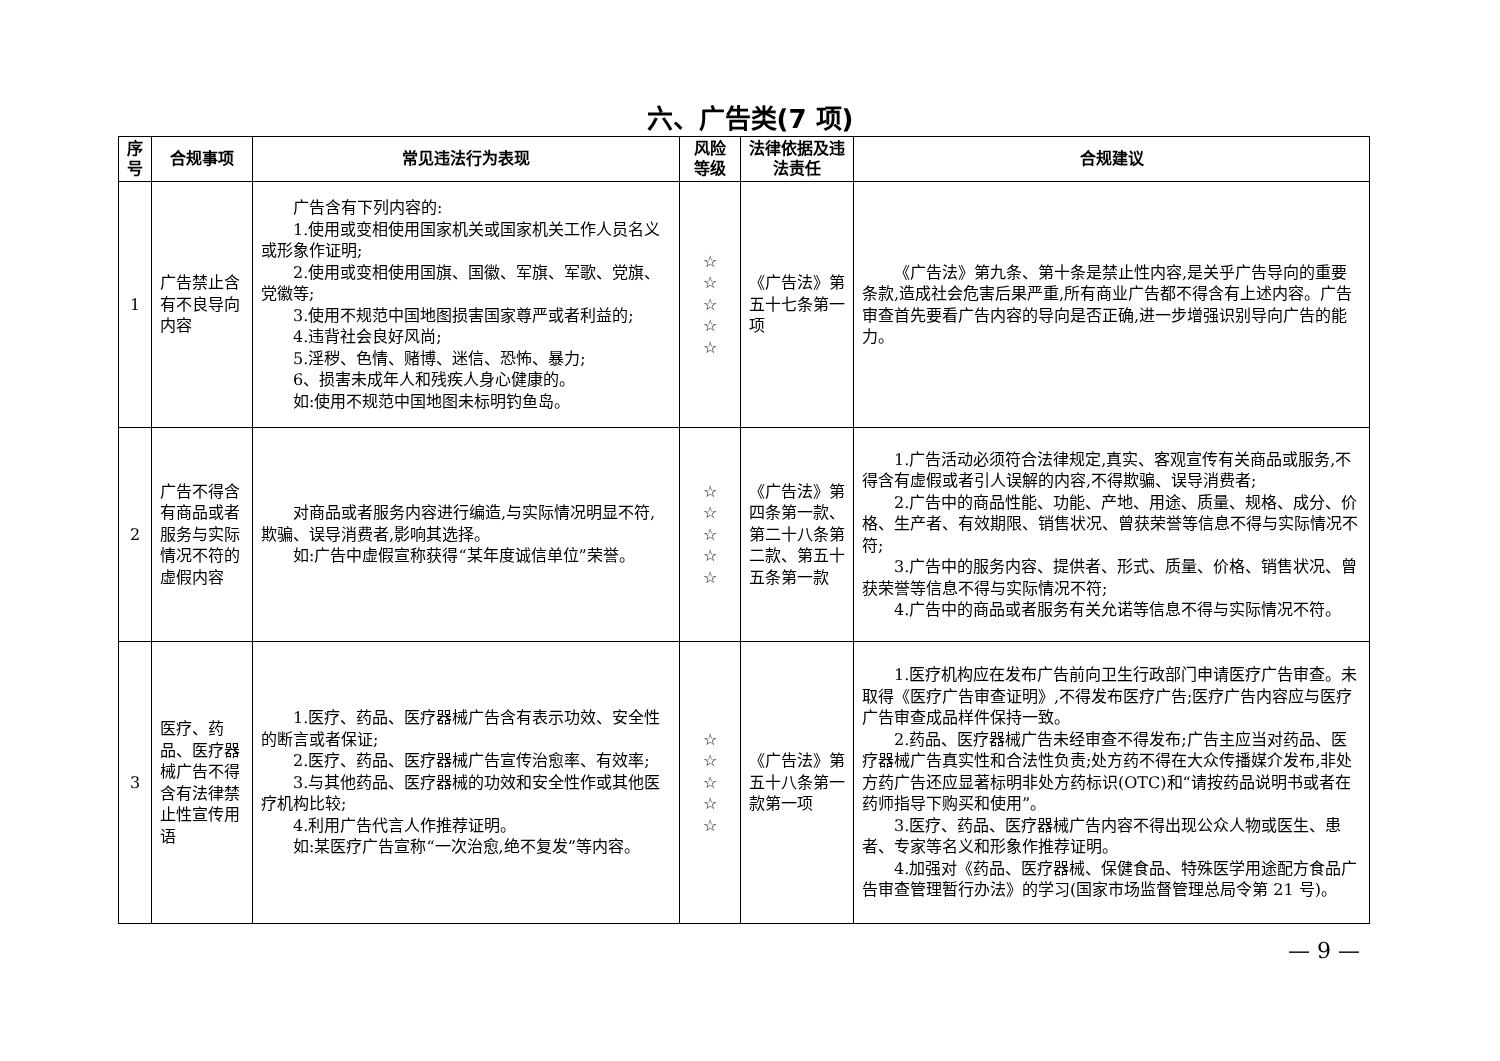六、广告类(7 项)
| 序号 | 合规事项 | 常见违法行为表现 | 风险等级 | 法律依据及违法责任 | 合规建议 |
| --- | --- | --- | --- | --- | --- |
| 1 | 广告禁止含有不良导向内容 | 广告含有下列内容的: 1.使用或变相使用国家机关或国家机关工作人员名义或形象作证明; 2.使用或变相使用国旗、国徽、军旗、军歌、党旗、党徽等; 3.使用不规范中国地图损害国家尊严或者利益的; 4.违背社会良好风尚; 5.淫秽、色情、赌博、迷信、恐怖、暴力; 6、损害未成年人和残疾人身心健康的。 如:使用不规范中国地图未标明钓鱼岛。 | ☆ ☆ ☆ ☆ ☆ | 《广告法》第五十七条第一项 | 《广告法》第九条、第十条是禁止性内容,是关乎广告导向的重要条款,造成社会危害后果严重,所有商业广告都不得含有上述内容。广告审查首先要看广告内容的导向是否正确,进一步增强识别导向广告的能力。 |
| 2 | 广告不得含有商品或者服务与实际情况不符的虚假内容 | 对商品或者服务内容进行编造,与实际情况明显不符,欺骗、误导消费者,影响其选择。 如:广告中虚假宣称获得“某年度诚信单位”荣誉。 | ☆ ☆ ☆ ☆ ☆ | 《广告法》第四条第一款、第二十八条第二款、第五十五条第一款 | 1.广告活动必须符合法律规定,真实、客观宣传有关商品或服务,不得含有虚假或者引人误解的内容,不得欺骗、误导消费者; 2.广告中的商品性能、功能、产地、用途、质量、规格、成分、价格、生产者、有效期限、销售状况、曾获荣誉等信息不得与实际情况不符; 3.广告中的服务内容、提供者、形式、质量、价格、销售状况、曾获荣誉等信息不得与实际情况不符; 4.广告中的商品或者服务有关允诺等信息不得与实际情况不符。 |
| 3 | 医疗、药品、医疗器械广告不得含有法律禁止性宣传用语 | 1.医疗、药品、医疗器械广告含有表示功效、安全性的断言或者保证; 2.医疗、药品、医疗器械广告宣传治愈率、有效率; 3.与其他药品、医疗器械的功效和安全性作或其他医疗机构比较; 4.利用广告代言人作推荐证明。 如:某医疗广告宣称“一次治愈,绝不复发”等内容。 | ☆ ☆ ☆ ☆ ☆ | 《广告法》第五十八条第一款第一项 | 1.医疗机构应在发布广告前向卫生行政部门申请医疗广告审查。未取得《医疗广告审查证明》,不得发布医疗广告;医疗广告内容应与医疗广告审查成品样件保持一致。 2.药品、医疗器械广告未经审查不得发布;广告主应当对药品、医疗器械广告真实性和合法性负责;处方药不得在大众传播媒介发布,非处方药广告还应显著标明非处方药标识(OTC)和“请按药品说明书或者在药师指导下购买和使用”。 3.医疗、药品、医疗器械广告内容不得出现公众人物或医生、患者、专家等名义和形象作推荐证明。 4.加强对《药品、医疗器械、保健食品、特殊医学用途配方食品广告审查管理暂行办法》的学习(国家市场监督管理总局令第 21 号)。 |
— 9 —